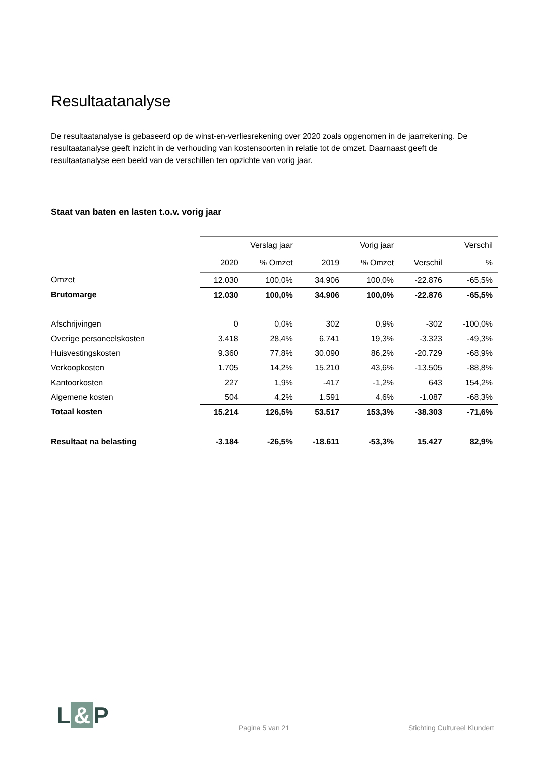Resultaatanalyse
De resultaatanalyse is gebaseerd op de winst-en-verliesrekening over 2020 zoals opgenomen in de jaarrekening. De resultaatanalyse geeft inzicht in de verhouding van kostensoorten in relatie tot de omzet. Daarnaast geeft de resultaatanalyse een beeld van de verschillen ten opzichte van vorig jaar.
Staat van baten en lasten t.o.v. vorig jaar
| | Verslag jaar | | Vorig jaar | | Verschil | |
| | 2020 | % Omzet | 2019 | % Omzet | Verschil | % |
| Omzet | 12.030 | 100,0% | 34.906 | 100,0% | -22.876 | -65,5% |
| Brutomarge | 12.030 | 100,0% | 34.906 | 100,0% | -22.876 | -65,5% |
| Afschrijvingen | 0 | 0,0% | 302 | 0,9% | -302 | -100,0% |
| Overige personeelskosten | 3.418 | 28,4% | 6.741 | 19,3% | -3.323 | -49,3% |
| Huisvestingskosten | 9.360 | 77,8% | 30.090 | 86,2% | -20.729 | -68,9% |
| Verkoopkosten | 1.705 | 14,2% | 15.210 | 43,6% | -13.505 | -88,8% |
| Kantoorkosten | 227 | 1,9% | -417 | -1,2% | 643 | 154,2% |
| Algemene kosten | 504 | 4,2% | 1.591 | 4,6% | -1.087 | -68,3% |
| Totaal kosten | 15.214 | 126,5% | 53.517 | 153,3% | -38.303 | -71,6% |
| Resultaat na belasting | -3.184 | -26,5% | -18.611 | -53,3% | 15.427 | 82,9% |
L & P Pagina 5 van 21 Stichting Cultureel Klundert